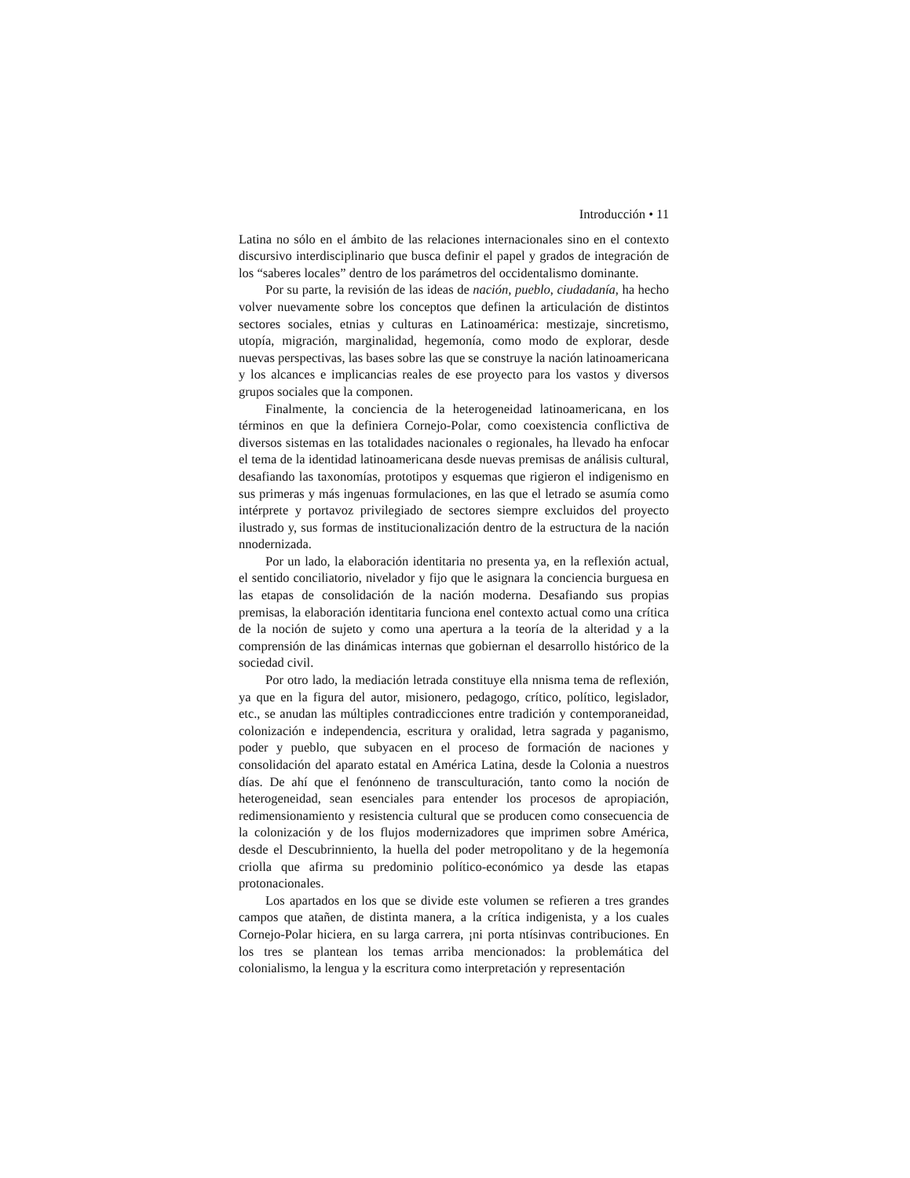Introducción • 11
Latina no sólo en el ámbito de las relaciones internacionales sino en el contexto discursivo interdisciplinario que busca definir el papel y grados de integración de los “saberes locales” dentro de los parámetros del occidentalismo dominante.
Por su parte, la revisión de las ideas de nación, pueblo, ciudadanía, ha hecho volver nuevamente sobre los conceptos que definen la articulación de distintos sectores sociales, etnias y culturas en Latinoamérica: mestizaje, sincretismo, utopía, migración, marginalidad, hegemonía, como modo de explorar, desde nuevas perspectivas, las bases sobre las que se construye la nación latinoamericana y los alcances e implicancias reales de ese proyecto para los vastos y diversos grupos sociales que la componen.
Finalmente, la conciencia de la heterogeneidad latinoamericana, en los términos en que la definiera Cornejo-Polar, como coexistencia conflictiva de diversos sistemas en las totalidades nacionales o regionales, ha llevado ha enfocar el tema de la identidad latinoamericana desde nuevas premisas de análisis cultural, desafiando las taxonomías, prototipos y esquemas que rigieron el indigenismo en sus primeras y más ingenuas formulaciones, en las que el letrado se asumía como intérprete y portavoz privilegiado de sectores siempre excluidos del proyecto ilustrado y, sus formas de institucionalización dentro de la estructura de la nación nnodernizada.
Por un lado, la elaboración identitaria no presenta ya, en la reflexión actual, el sentido conciliatorio, nivelador y fijo que le asignara la conciencia burguesa en las etapas de consolidación de la nación moderna. Desafiando sus propias premisas, la elaboración identitaria funciona enel contexto actual como una crítica de la noción de sujeto y como una apertura a la teoría de la alteridad y a la comprensión de las dinámicas internas que gobiernan el desarrollo histórico de la sociedad civil.
Por otro lado, la mediación letrada constituye ella nnisma tema de reflexión, ya que en la figura del autor, misionero, pedagogo, crítico, político, legislador, etc., se anudan las múltiples contradicciones entre tradición y contemporaneidad, colonización e independencia, escritura y oralidad, letra sagrada y paganismo, poder y pueblo, que subyacen en el proceso de formación de naciones y consolidación del aparato estatal en América Latina, desde la Colonia a nuestros días. De ahí que el fenónneno de transculturación, tanto como la noción de heterogeneidad, sean esenciales para entender los procesos de apropiación, redimensionamiento y resistencia cultural que se producen como consecuencia de la colonización y de los flujos modernizadores que imprimen sobre América, desde el Descubrinniento, la huella del poder metropolitano y de la hegemonía criolla que afirma su predominio político-económico ya desde las etapas protonacionales.
Los apartados en los que se divide este volumen se refieren a tres grandes campos que atañen, de distinta manera, a la crítica indigenista, y a los cuales Cornejo-Polar hiciera, en su larga carrera, ¡ni porta ntísinvas contribuciones. En los tres se plantean los temas arriba mencionados: la problemática del colonialismo, la lengua y la escritura como interpretación y representación